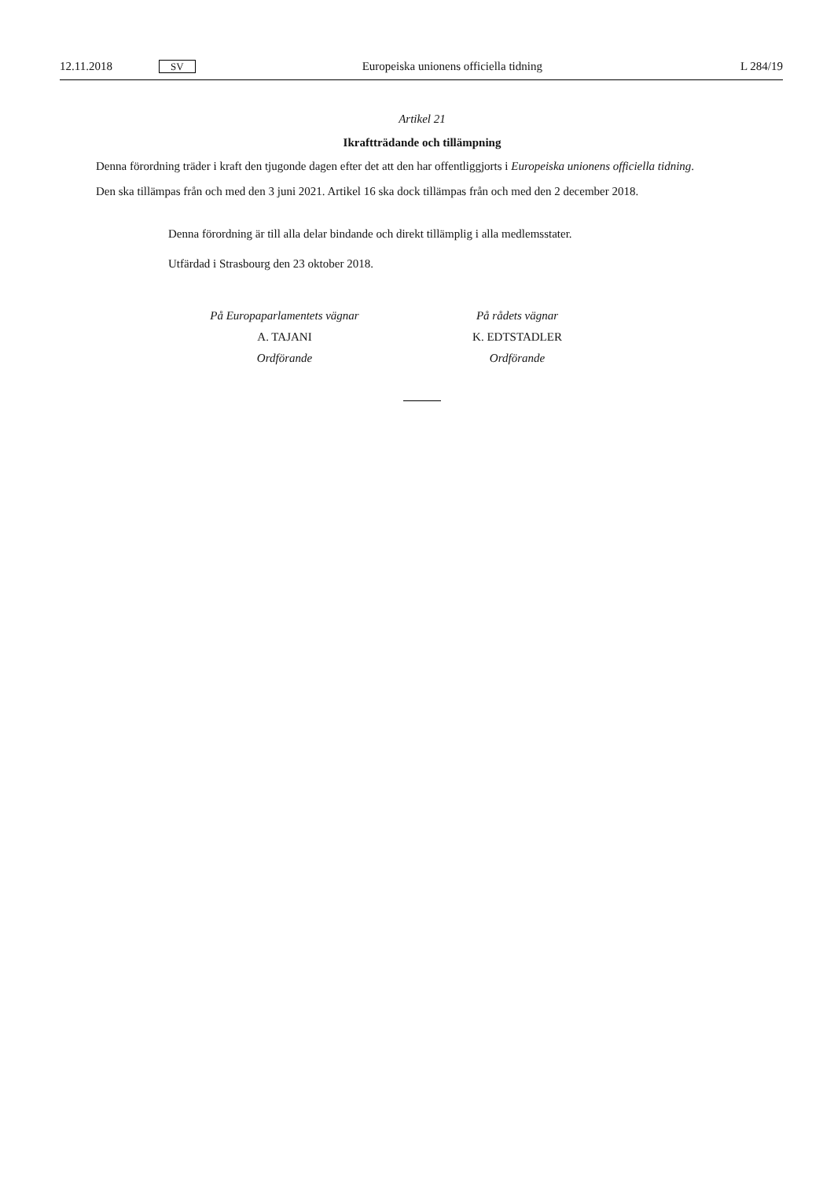12.11.2018 SV Europeiska unionens officiella tidning L 284/19
Artikel 21
Ikraftträdande och tillämpning
Denna förordning träder i kraft den tjugonde dagen efter det att den har offentliggjorts i Europeiska unionens officiella tidning.
Den ska tillämpas från och med den 3 juni 2021. Artikel 16 ska dock tillämpas från och med den 2 december 2018.
Denna förordning är till alla delar bindande och direkt tillämplig i alla medlemsstater.
Utfärdad i Strasbourg den 23 oktober 2018.
På Europaparlamentets vägnar
A. TAJANI
Ordförande
På rådets vägnar
K. EDTSTADLER
Ordförande